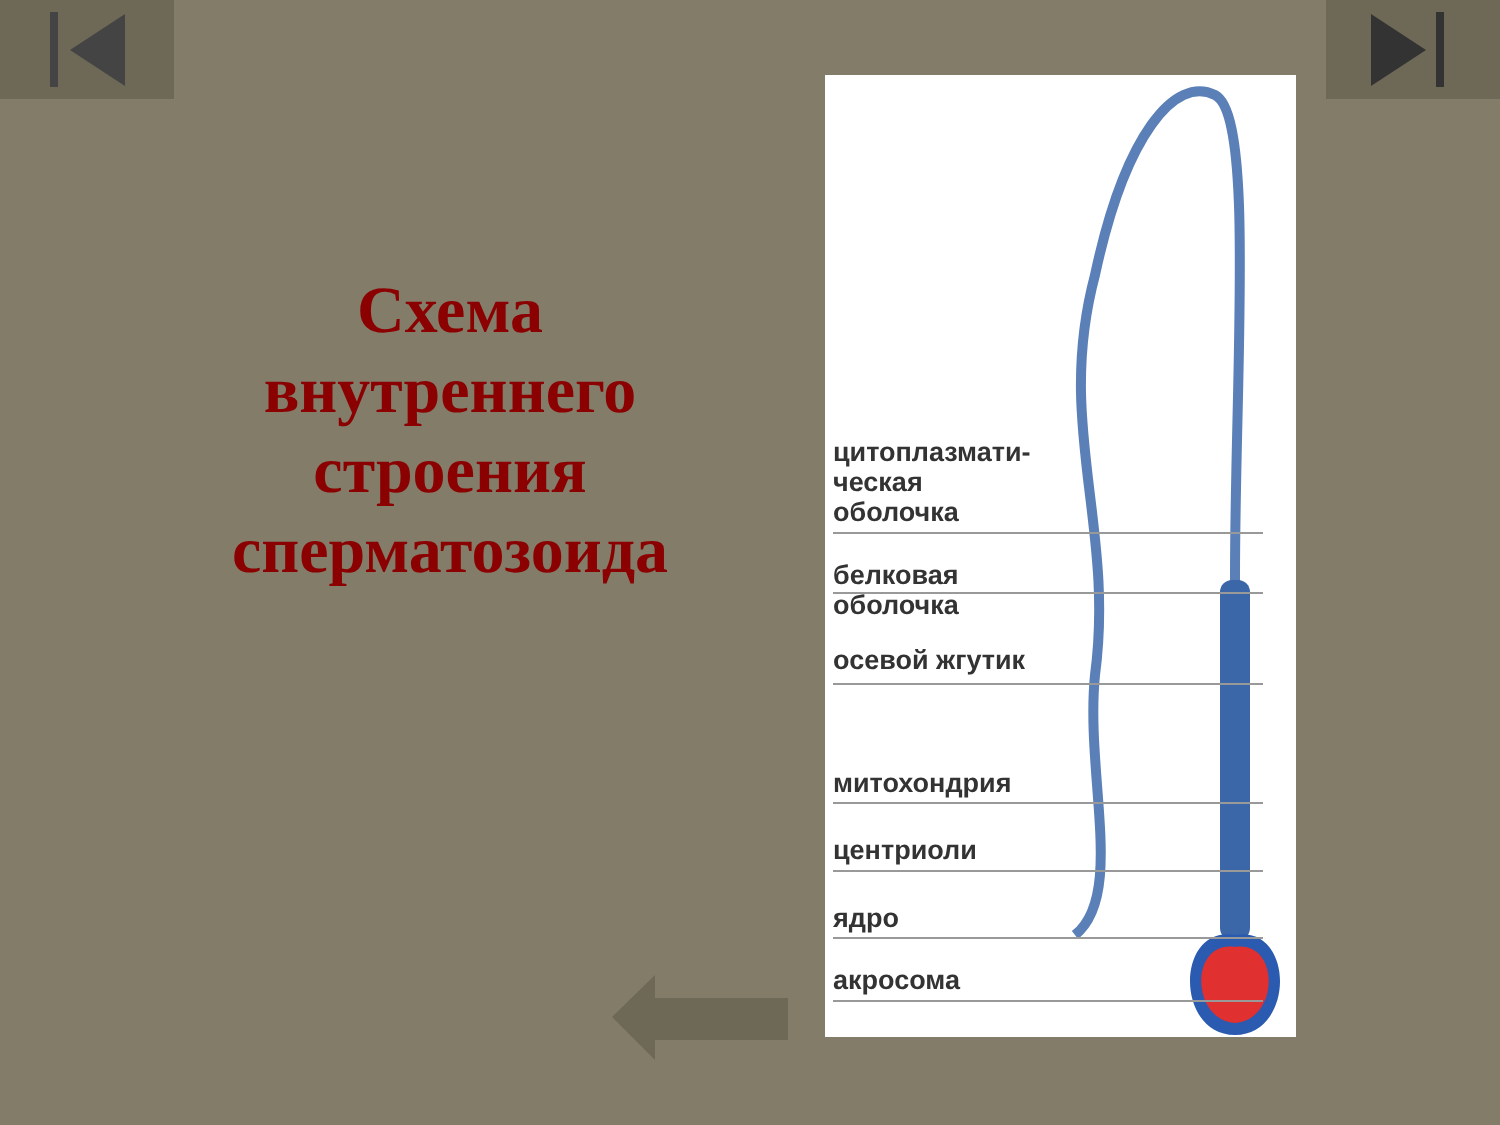Схема внутреннего строения сперматозоида
цитоплазмати-
ческая
оболочка
белковая
оболочка
осевой жгутик
митохондрия
центриоли
ядро
акросома